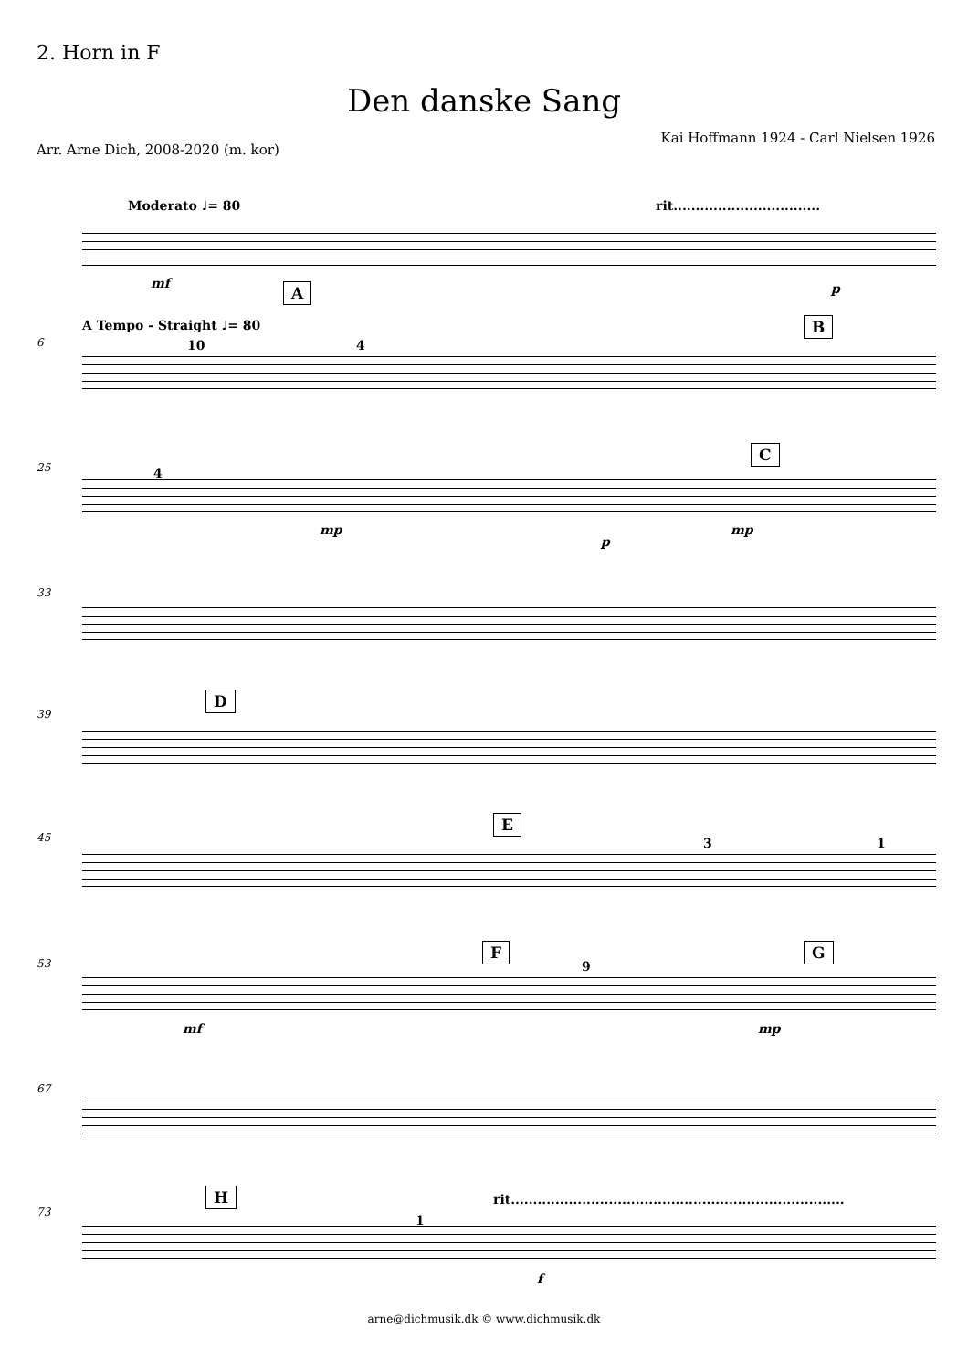2. Horn in F
Den danske Sang
Arr. Arne Dich, 2008-2020 (m. kor)
Kai Hoffmann 1924 - Carl Nielsen 1926
Moderato ♩= 80
rit.................................
mf p
A
A Tempo - Straight ♩= 80
6
B
10 4
25
C
4
mp
p
mp
33
39
D
45
E
3 1
53
F G
9
mf mp
67
73
H
rit...........................................................................
1
f
arne@dichmusik.dk © www.dichmusik.dk